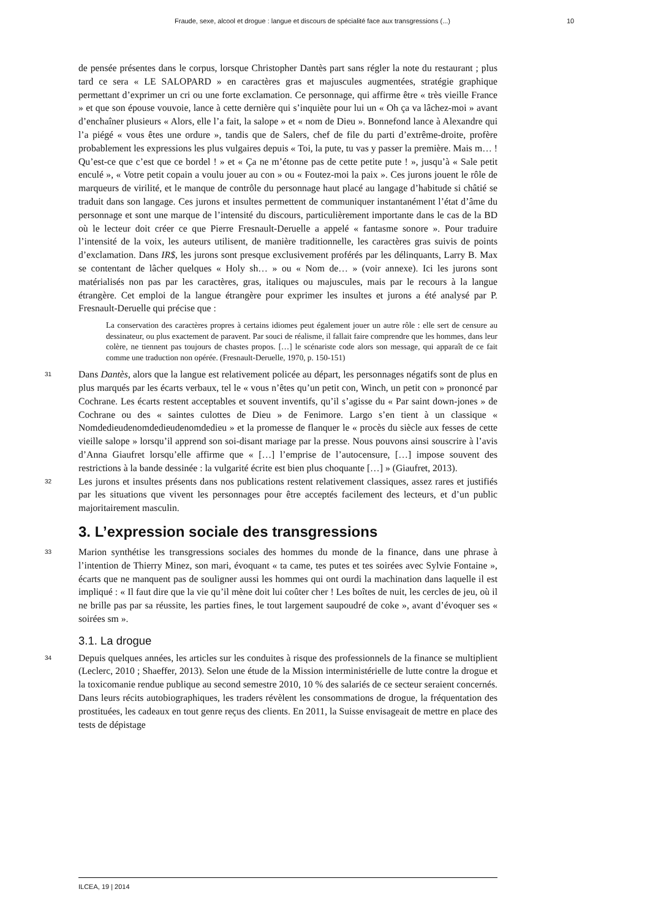Fraude, sexe, alcool et drogue : langue et discours de spécialité face aux transgressions (...) 10
de pensée présentes dans le corpus, lorsque Christopher Dantès part sans régler la note du restaurant ; plus tard ce sera « LE SALOPARD » en caractères gras et majuscules augmentées, stratégie graphique permettant d’exprimer un cri ou une forte exclamation. Ce personnage, qui affirme être « très vieille France » et que son épouse vouvoie, lance à cette dernière qui s’inquiète pour lui un « Oh ça va lâchez-moi » avant d’enchaîner plusieurs « Alors, elle l’a fait, la salope » et « nom de Dieu ». Bonnefond lance à Alexandre qui l’a piégé « vous êtes une ordure », tandis que de Salers, chef de file du parti d’extrême-droite, profère probablement les expressions les plus vulgaires depuis « Toi, la pute, tu vas y passer la première. Mais m… ! Qu’est-ce que c’est que ce bordel ! » et « Ça ne m’étonne pas de cette petite pute ! », jusqu’à « Sale petit enculé », « Votre petit copain a voulu jouer au con » ou « Foutez-moi la paix ». Ces jurons jouent le rôle de marqueurs de virilité, et le manque de contrôle du personnage haut placé au langage d’habitude si châtié se traduit dans son langage. Ces jurons et insultes permettent de communiquer instantanément l’état d’âme du personnage et sont une marque de l’intensité du discours, particulièrement importante dans le cas de la BD où le lecteur doit créer ce que Pierre Fresnault-Deruelle a appelé « fantasme sonore ». Pour traduire l’intensité de la voix, les auteurs utilisent, de manière traditionnelle, les caractères gras suivis de points d’exclamation. Dans IR$, les jurons sont presque exclusivement proférés par les délinquants, Larry B. Max se contentant de lâcher quelques « Holy sh… » ou « Nom de… » (voir annexe). Ici les jurons sont matérialisés non pas par les caractères, gras, italiques ou majuscules, mais par le recours à la langue étrangère. Cet emploi de la langue étrangère pour exprimer les insultes et jurons a été analysé par P. Fresnault-Deruelle qui précise que :
La conservation des caractères propres à certains idiomes peut également jouer un autre rôle : elle sert de censure au dessinateur, ou plus exactement de paravent. Par souci de réalisme, il fallait faire comprendre que les hommes, dans leur colère, ne tiennent pas toujours de chastes propos. […] le scénariste code alors son message, qui apparaît de ce fait comme une traduction non opérée. (Fresnault-Deruelle, 1970, p. 150-151)
31 Dans Dantès, alors que la langue est relativement policée au départ, les personnages négatifs sont de plus en plus marqués par les écarts verbaux, tel le « vous n’êtes qu’un petit con, Winch, un petit con » prononcé par Cochrane. Les écarts restent acceptables et souvent inventifs, qu’il s’agisse du « Par saint down-jones » de Cochrane ou des « saintes culottes de Dieu » de Fenimore. Largo s’en tient à un classique « Nomdedieudenomdedieudenomdedieu » et la promesse de flanquer le « procès du siècle aux fesses de cette vieille salope » lorsqu’il apprend son soi-disant mariage par la presse. Nous pouvons ainsi souscrire à l’avis d’Anna Giaufret lorsqu’elle affirme que « […] l’emprise de l’autocensure, […] impose souvent des restrictions à la bande dessinée : la vulgarité écrite est bien plus choquante […] » (Giaufret, 2013).
32 Les jurons et insultes présents dans nos publications restent relativement classiques, assez rares et justifiés par les situations que vivent les personnages pour être acceptés facilement des lecteurs, et d’un public majoritairement masculin.
3. L’expression sociale des transgressions
33 Marion synthétise les transgressions sociales des hommes du monde de la finance, dans une phrase à l’intention de Thierry Minez, son mari, évoquant « ta came, tes putes et tes soirées avec Sylvie Fontaine », écarts que ne manquent pas de souligner aussi les hommes qui ont ourdi la machination dans laquelle il est impliqué : « Il faut dire que la vie qu’il mène doit lui coûter cher ! Les boîtes de nuit, les cercles de jeu, où il ne brille pas par sa réussite, les parties fines, le tout largement saupoudré de coke », avant d’évoquer ses « soirées sm ».
3.1. La drogue
34 Depuis quelques années, les articles sur les conduites à risque des professionnels de la finance se multiplient (Leclerc, 2010 ; Shaeffer, 2013). Selon une étude de la Mission interministérielle de lutte contre la drogue et la toxicomanie rendue publique au second semestre 2010, 10 % des salariés de ce secteur seraient concernés. Dans leurs récits autobiographiques, les traders révèlent les consommations de drogue, la fréquentation des prostituées, les cadeaux en tout genre reçus des clients. En 2011, la Suisse envisageait de mettre en place des tests de dépistage
ILCEA, 19 | 2014